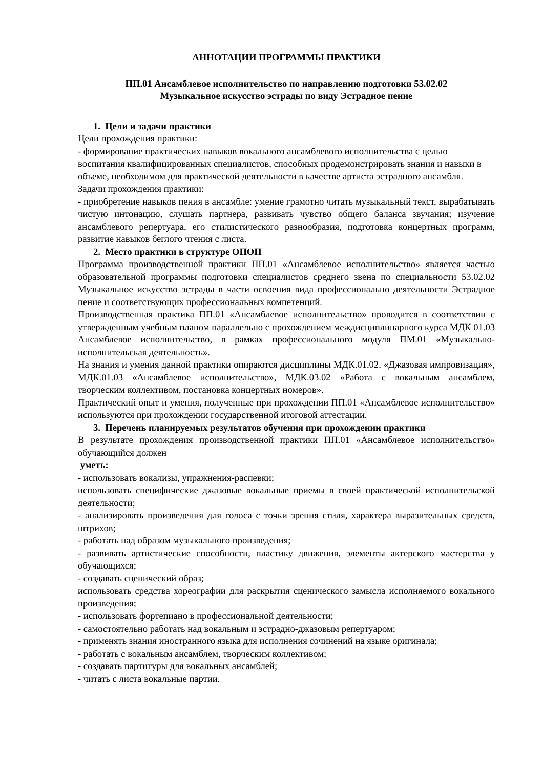АННОТАЦИИ ПРОГРАММЫ ПРАКТИКИ
ПП.01 Ансамблевое исполнительство по направлению подготовки 53.02.02
Музыкальное искусство эстрады по виду Эстрадное пение
1. Цели и задачи практики
Цели прохождения практики:
- формирование практических навыков вокального ансамблевого исполнительства с целью воспитания квалифицированных специалистов, способных продемонстрировать знания и навыки в объеме, необходимом для практической деятельности в качестве артиста эстрадного ансамбля.
Задачи прохождения практики:
- приобретение навыков пения в ансамбле: умение грамотно читать музыкальный текст, вырабатывать чистую интонацию, слушать партнера, развивать чувство общего баланса звучания; изучение ансамблевого репертуара, его стилистического разнообразия, подготовка концертных программ, развитие навыков беглого чтения с листа.
2. Место практики в структуре ОПОП
Программа производственной практики ПП.01 «Ансамблевое исполнительство» является частью образовательной программы подготовки специалистов среднего звена по специальности 53.02.02 Музыкальное искусство эстрады в части освоения вида профессионально деятельности Эстрадное пение и соответствующих профессиональных компетенций.
Производственная практика ПП.01 «Ансамблевое исполнительство» проводится в соответствии с утвержденным учебным планом параллельно с прохождением междисциплинарного курса МДК 01.03 Ансамблевое исполнительство, в рамках профессионального модуля ПМ.01 «Музыкально-исполнительская деятельность».
На знания и умения данной практики опираются дисциплины МДК.01.02. «Джазовая импровизация», МДК.01.03 «Ансамблевое исполнительство», МДК.03.02 «Работа с вокальным ансамблем, творческим коллективом, постановка концертных номеров».
Практический опыт и умения, полученные при прохождении ПП.01 «Ансамблевое исполнительство» используются при прохождении государственной итоговой аттестации.
3. Перечень планируемых результатов обучения при прохождении практики
В результате прохождения производственной практики ПП.01 «Ансамблевое исполнительство» обучающийся должен
уметь:
- использовать вокализы, упражнения-распевки;
использовать специфические джазовые вокальные приемы в своей практической исполнительской деятельности;
- анализировать произведения для голоса с точки зрения стиля, характера выразительных средств, штрихов;
- работать над образом музыкального произведения;
- развивать артистические способности, пластику движения, элементы актерского мастерства у обучающихся;
- создавать сценический образ;
использовать средства хореографии для раскрытия сценического замысла исполняемого вокального произведения;
- использовать фортепиано в профессиональной деятельности;
- самостоятельно работать над вокальным и эстрадно-джазовым репертуаром;
- применять знания иностранного языка для исполнения сочинений на языке оригинала;
- работать с вокальным ансамблем, творческим коллективом;
- создавать партитуры для вокальных ансамблей;
- читать с листа вокальные партии.